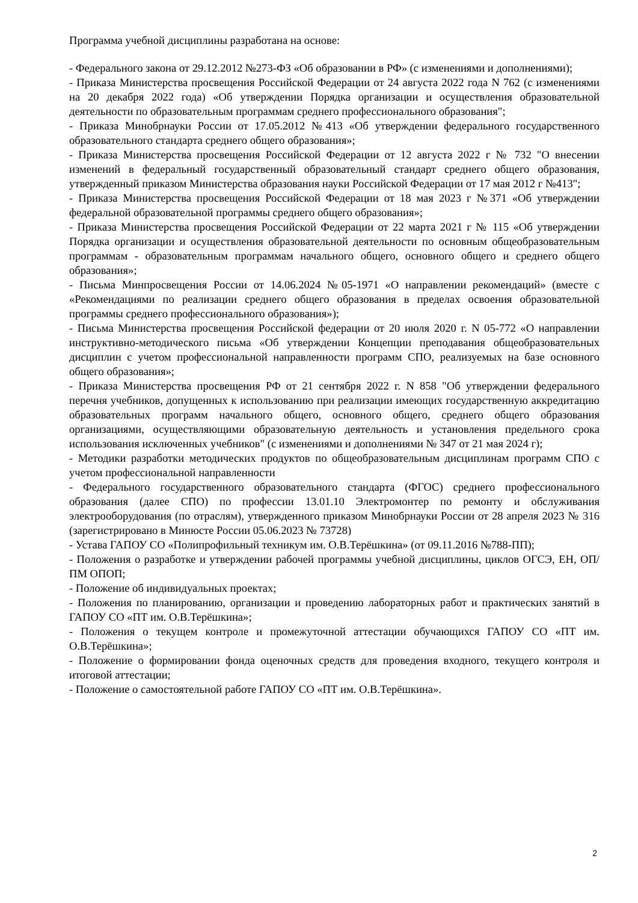Программа учебной дисциплины разработана на основе:
- Федерального закона от 29.12.2012 №273-ФЗ «Об образовании в РФ» (с изменениями и дополнениями);
- Приказа Министерства просвещения Российской Федерации от 24 августа 2022 года N 762 (с изменениями на 20 декабря 2022 года) «Об утверждении Порядка организации и осуществления образовательной деятельности по образовательным программам среднего профессионального образования";
- Приказа Минобрнауки России от 17.05.2012 №413 «Об утверждении федерального государственного образовательного стандарта среднего общего образования»;
- Приказа Министерства просвещения Российской Федерации от 12 августа 2022 г № 732 "О внесении изменений в федеральный государственный образовательный стандарт среднего общего образования, утвержденный приказом Министерства образования науки Российской Федерации от 17 мая 2012 г №413";
- Приказа Министерства просвещения Российской Федерации от 18 мая 2023 г №371 «Об утверждении федеральной образовательной программы среднего общего образования»;
- Приказа Министерства просвещения Российской Федерации от 22 марта 2021 г № 115 «Об утверждении Порядка организации и осуществления образовательной деятельности по основным общеобразовательным программам - образовательным программам начального общего, основного общего и среднего общего образования»;
- Письма Минпросвещения России от 14.06.2024 №05-1971 «О направлении рекомендаций» (вместе с «Рекомендациями по реализации среднего общего образования в пределах освоения образовательной программы среднего профессионального образования»);
- Письма Министерства просвещения Российской федерации от 20 июля 2020 г. N 05-772 «О направлении инструктивно-методического письма «Об утверждении Концепции преподавания общеобразовательных дисциплин с учетом профессиональной направленности программ СПО, реализуемых на базе основного общего образования»;
- Приказа Министерства просвещения РФ от 21 сентября 2022 г. N 858 "Об утверждении федерального перечня учебников, допущенных к использованию при реализации имеющих государственную аккредитацию образовательных программ начального общего, основного общего, среднего общего образования организациями, осуществляющими образовательную деятельность и установления предельного срока использования исключенных учебников" (с изменениями и дополнениями № 347 от 21 мая 2024 г);
- Методики разработки методических продуктов по общеобразовательным дисциплинам программ СПО с учетом профессиональной направленности
- Федерального государственного образовательного стандарта (ФГОС) среднего профессионального образования (далее СПО) по профессии 13.01.10 Электромонтер по ремонту и обслуживания электрооборудования (по отраслям), утвержденного приказом Минобрнауки России от 28 апреля 2023 № 316 (зарегистрировано в Минюсте России 05.06.2023 № 73728)
- Устава ГАПОУ СО «Полипрофильный техникум им. О.В.Терёшкина» (от 09.11.2016 №788-ПП);
- Положения о разработке и утверждении рабочей программы учебной дисциплины, циклов ОГСЭ, ЕН, ОП/ПМ ОПОП;
- Положение об индивидуальных проектах;
- Положения по планированию, организации и проведению лабораторных работ и практических занятий в ГАПОУ СО «ПТ им. О.В.Терёшкина»;
- Положения о текущем контроле и промежуточной аттестации обучающихся ГАПОУ СО «ПТ им. О.В.Терёшкина»;
- Положение о формировании фонда оценочных средств для проведения входного, текущего контроля и итоговой аттестации;
- Положение о самостоятельной работе ГАПОУ СО «ПТ им. О.В.Терёшкина».
2